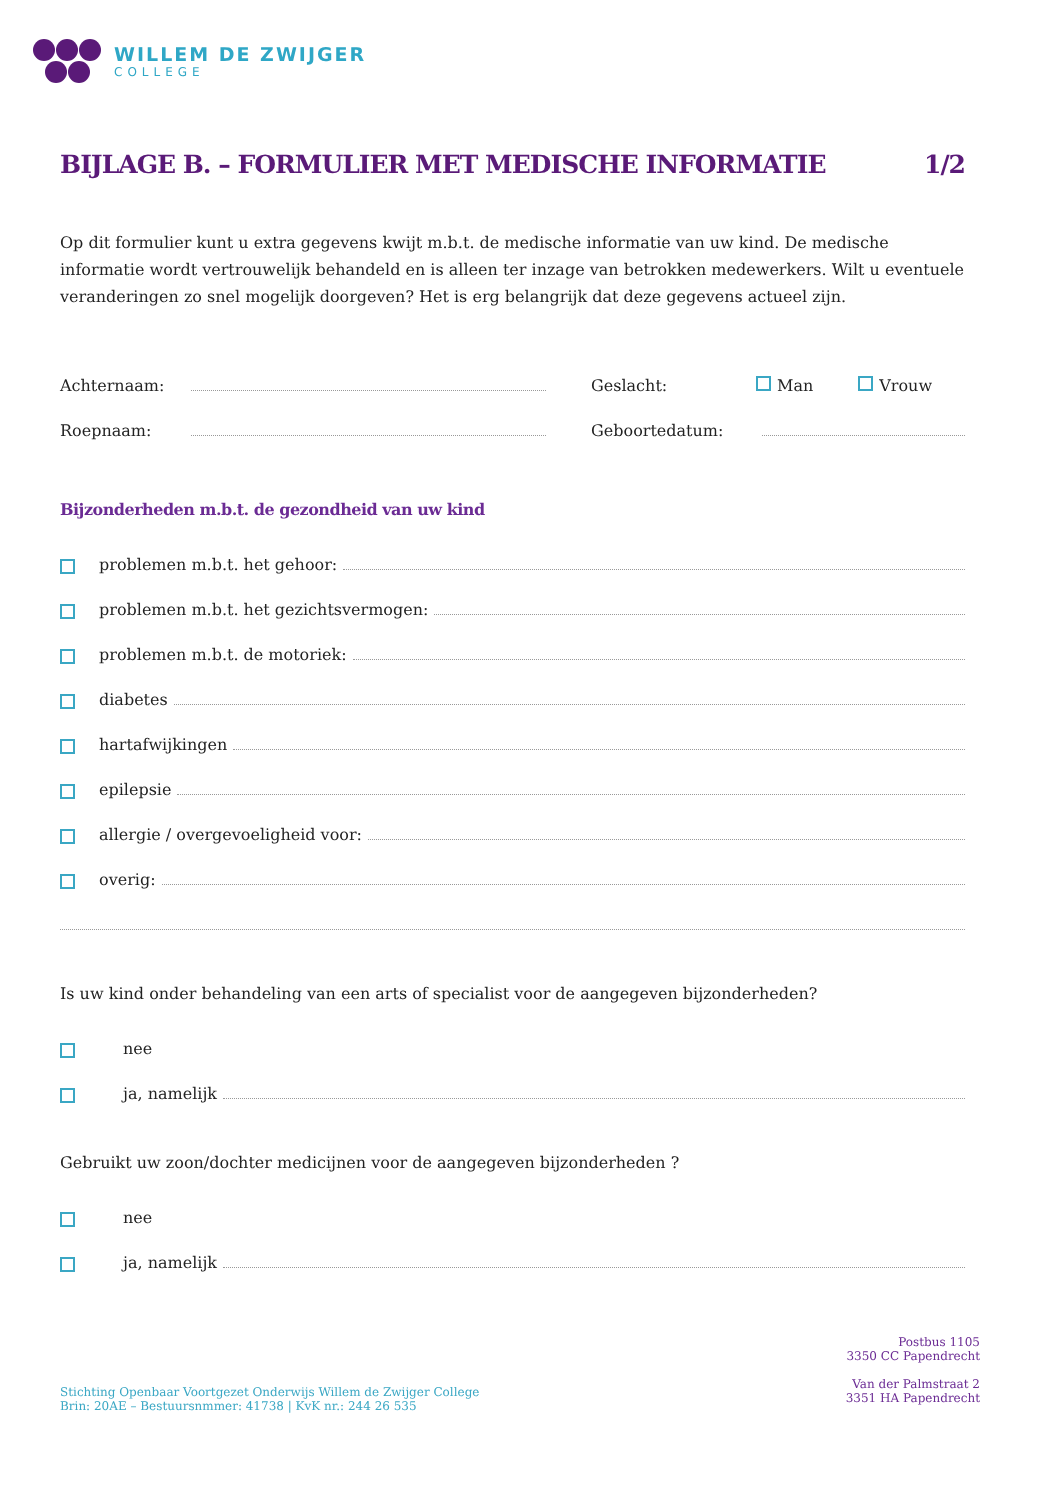WILLEM DE ZWIJGER
COLLEGE
BIJLAGE B. – FORMULIER MET MEDISCHE INFORMATIE 1/2
Op dit formulier kunt u extra gegevens kwijt m.b.t. de medische informatie van uw kind. De medische informatie wordt vertrouwelijk behandeld en is alleen ter inzage van betrokken medewerkers. Wilt u eventuele veranderingen zo snel mogelijk doorgeven? Het is erg belangrijk dat deze gegevens actueel zijn.
Achternaam: Geslacht: Man Vrouw
Roepnaam: Geboortedatum:
Bijzonderheden m.b.t. de gezondheid van uw kind
problemen m.b.t. het gehoor:
problemen m.b.t. het gezichtsvermogen:
problemen m.b.t. de motoriek:
diabetes
hartafwijkingen
epilepsie
allergie / overgevoeligheid voor:
overig:
Is uw kind onder behandeling van een arts of specialist voor de aangegeven bijzonderheden?
nee
ja, namelijk
Gebruikt uw zoon/dochter medicijnen voor de aangegeven bijzonderheden ?
nee
ja, namelijk
Stichting Openbaar Voortgezet Onderwijs Willem de Zwijger College
Brin: 20AE – Bestuursnmmer: 41738 | KvK nr.: 244 26 535
Postbus 1105
3350 CC Papendrecht
Van der Palmstraat 2
3351 HA Papendrecht